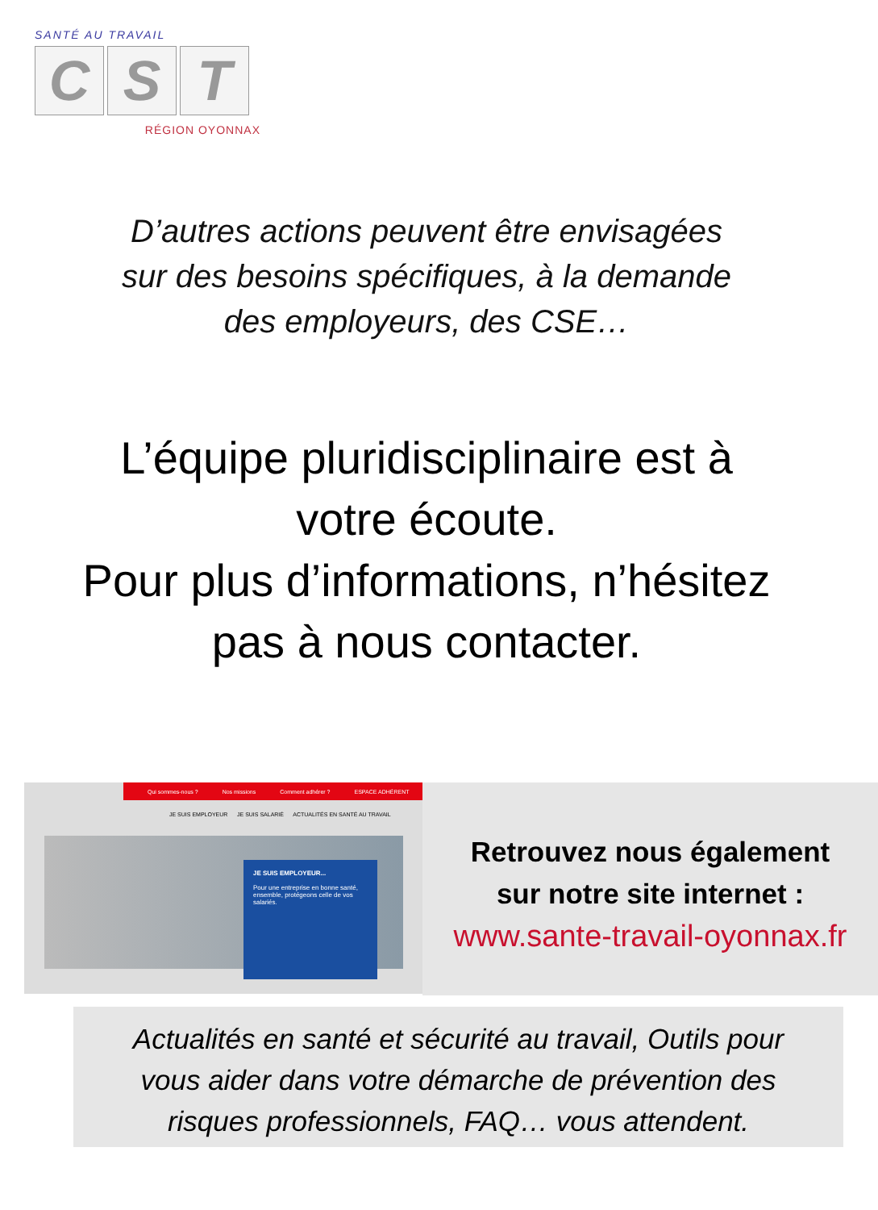SANTÉ AU TRAVAIL
C S T
RÉGION OYONNAX
D’autres actions peuvent être envisagées
sur des besoins spécifiques, à la demande
des employeurs, des CSE…
L’équipe pluridisciplinaire est à
votre écoute.
Pour plus d’informations, n’hésitez
pas à nous contacter.
Qui sommes-nous ? Nos missions Comment adhérer ? ESPACE ADHÉRENT
JE SUIS EMPLOYEUR JE SUIS SALARIÉ ACTUALITÉS EN SANTÉ AU TRAVAIL
JE SUIS EMPLOYEUR...
Pour une entreprise en bonne santé, ensemble, protégeons celle de vos salariés.
Retrouvez nous également
sur notre site internet :
www.sante-travail-oyonnax.fr
Actualités en santé et sécurité au travail, Outils pour
vous aider dans votre démarche de prévention des
risques professionnels, FAQ… vous attendent.